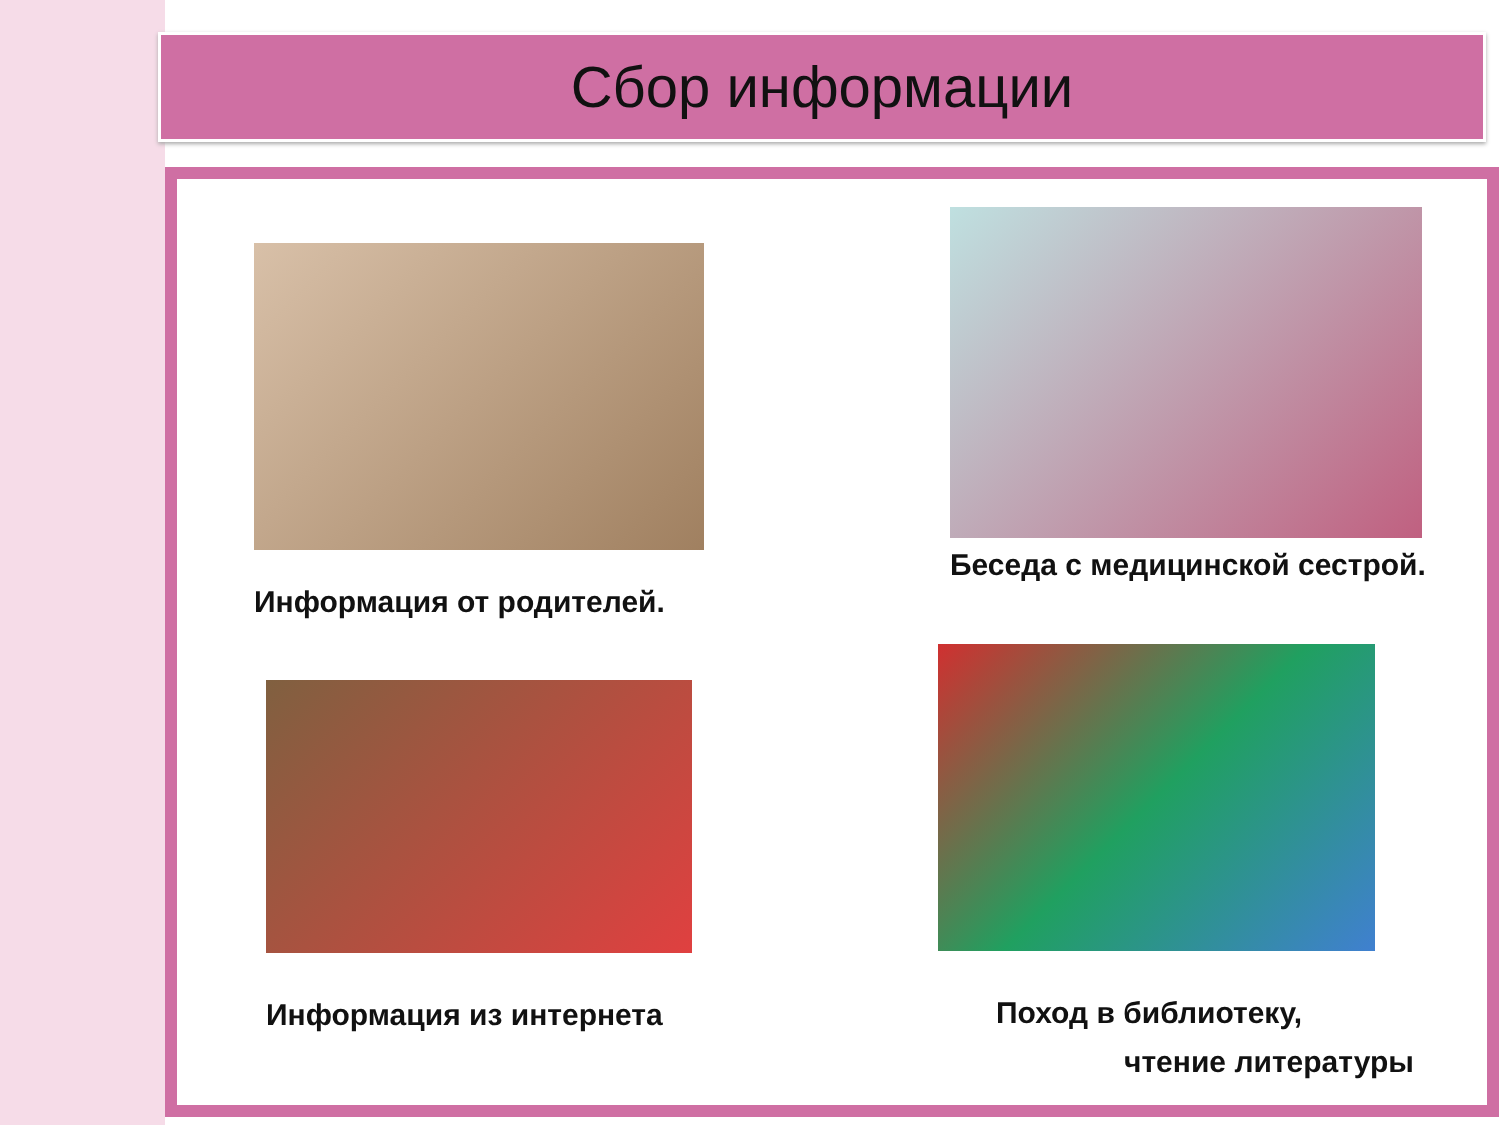Сбор информации
Информация от родителей.
Беседа с медицинской сестрой.
Информация из интернета
Поход в библиотеку,
чтение литературы